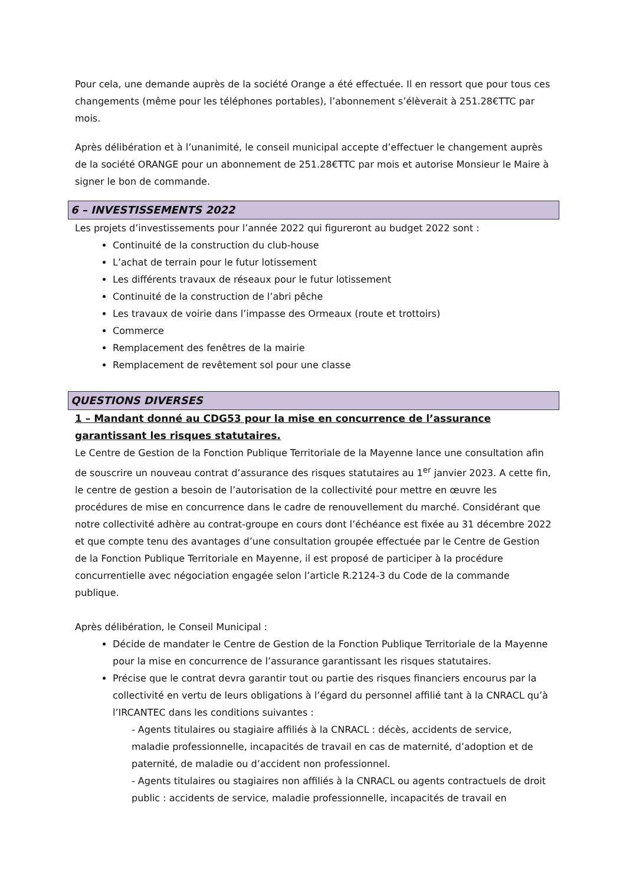Pour cela, une demande auprès de la société Orange a été effectuée. Il en ressort que pour tous ces changements (même pour les téléphones portables), l’abonnement s’élèverait à 251.28€TTC par mois.
Après délibération et à l’unanimité, le conseil municipal accepte d’effectuer le changement auprès de la société ORANGE pour un abonnement de 251.28€TTC par mois et autorise Monsieur le Maire à signer le bon de commande.
6 – INVESTISSEMENTS 2022
Les projets d’investissements pour l’année 2022 qui figureront au budget 2022 sont :
Continuité de la construction du club-house
L’achat de terrain pour le futur lotissement
Les différents travaux de réseaux pour le futur lotissement
Continuité de la construction de l’abri pêche
Les travaux de voirie dans l’impasse des Ormeaux (route et trottoirs)
Commerce
Remplacement des fenêtres de la mairie
Remplacement de revêtement sol pour une classe
QUESTIONS DIVERSES
1 – Mandant donné au CDG53 pour la mise en concurrence de l’assurance garantissant les risques statutaires.
Le Centre de Gestion de la Fonction Publique Territoriale de la Mayenne lance une consultation afin de souscrire un nouveau contrat d’assurance des risques statutaires au 1<sup>er</sup> janvier 2023. A cette fin, le centre de gestion a besoin de l’autorisation de la collectivité pour mettre en œuvre les procédures de mise en concurrence dans le cadre de renouvellement du marché. Considérant que notre collectivité adhère au contrat-groupe en cours dont l’échéance est fixée au 31 décembre 2022 et que compte tenu des avantages d’une consultation groupée effectuée par le Centre de Gestion de la Fonction Publique Territoriale en Mayenne, il est proposé de participer à la procédure concurrentielle avec négociation engagée selon l’article R.2124-3 du Code de la commande publique.
Après délibération, le Conseil Municipal :
Décide de mandater le Centre de Gestion de la Fonction Publique Territoriale de la Mayenne pour la mise en concurrence de l’assurance garantissant les risques statutaires.
Précise que le contrat devra garantir tout ou partie des risques financiers encourus par la collectivité en vertu de leurs obligations à l’égard du personnel affilié tant à la CNRACL qu’à l’IRCANTEC dans les conditions suivantes :
- Agents titulaires ou stagiaire affiliés à la CNRACL : décès, accidents de service, maladie professionnelle, incapacités de travail en cas de maternité, d’adoption et de paternité, de maladie ou d’accident non professionnel.
- Agents titulaires ou stagiaires non affiliés à la CNRACL ou agents contractuels de droit public : accidents de service, maladie professionnelle, incapacités de travail en